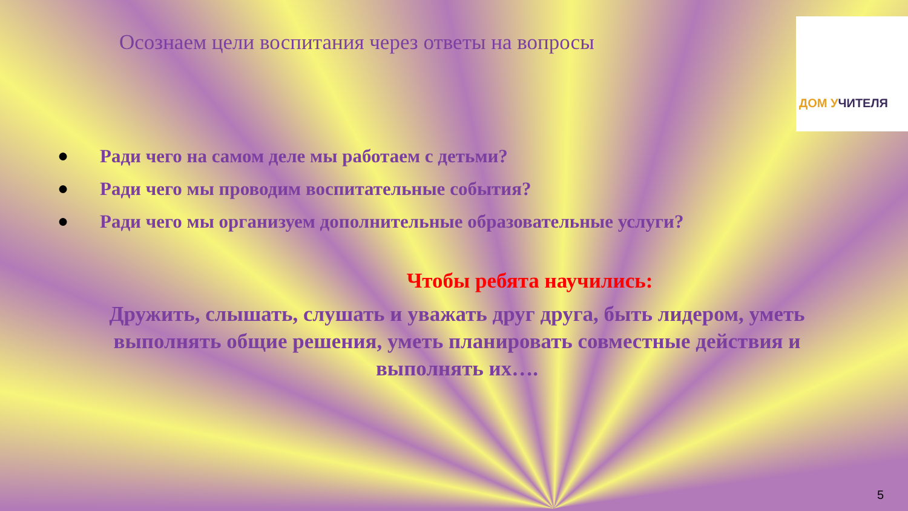ДОМ УЧИТЕЛЯ
Осознаем цели воспитания через ответы на вопросы
● Ради чего на самом деле мы работаем с детьми?
● Ради чего мы проводим воспитательные события?
● Ради чего мы организуем дополнительные образовательные услуги?
Чтобы ребята научились:
Дружить, слышать, слушать и уважать друг друга, быть лидером, уметь выполнять общие решения, уметь планировать совместные действия и выполнять их….
5